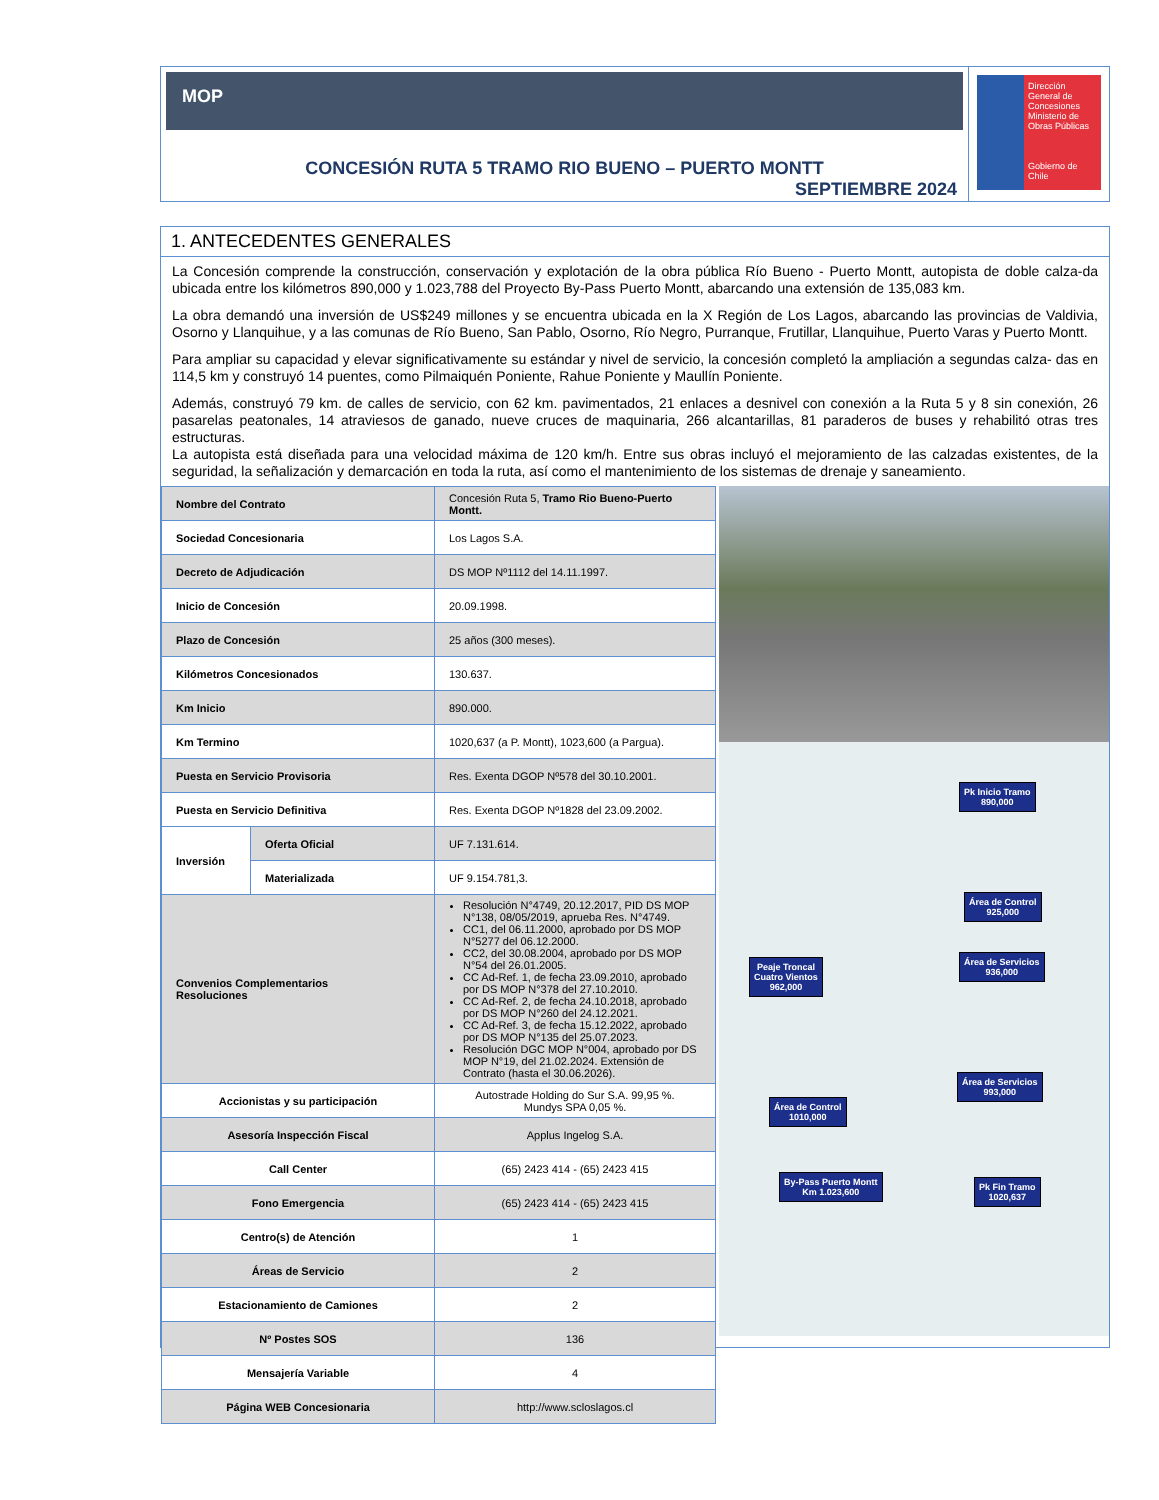MOP
CONCESIÓN RUTA 5 TRAMO RIO BUENO – PUERTO MONTT
SEPTIEMBRE 2024
Dirección General de Concesiones
Ministerio de Obras Públicas
Gobierno de Chile
1. ANTECEDENTES GENERALES
La Concesión comprende la construcción, conservación y explotación de la obra pública Río Bueno - Puerto Montt, autopista de doble calza-da ubicada entre los kilómetros 890,000 y 1.023,788 del Proyecto By-Pass Puerto Montt, abarcando una extensión de 135,083 km.
La obra demandó una inversión de US$249 millones y se encuentra ubicada en la X Región de Los Lagos, abarcando las provincias de Valdivia, Osorno y Llanquihue, y a las comunas de Río Bueno, San Pablo, Osorno, Río Negro, Purranque, Frutillar, Llanquihue, Puerto Varas y Puerto Montt.
Para ampliar su capacidad y elevar significativamente su estándar y nivel de servicio, la concesión completó la ampliación a segundas calza- das en 114,5 km y construyó 14 puentes, como Pilmaiquén Poniente, Rahue Poniente y Maullín Poniente.
Además, construyó 79 km. de calles de servicio, con 62 km. pavimentados, 21 enlaces a desnivel con conexión a la Ruta 5 y 8 sin conexión, 26 pasarelas peatonales, 14 atraviesos de ganado, nueve cruces de maquinaria, 266 alcantarillas, 81 paraderos de buses y rehabilitó otras tres estructuras.
La autopista está diseñada para una velocidad máxima de 120 km/h. Entre sus obras incluyó el mejoramiento de las calzadas existentes, de la seguridad, la señalización y demarcación en toda la ruta, así como el mantenimiento de los sistemas de drenaje y saneamiento.
| Nombre del Contrato | | Concesión Ruta 5, Tramo Rio Bueno-Puerto Montt. |
| Sociedad Concesionaria | | Los Lagos S.A. |
| Decreto de Adjudicación | | DS MOP Nº1112 del 14.11.1997. |
| Inicio de Concesión | | 20.09.1998. |
| Plazo de Concesión | | 25 años (300 meses). |
| Kilómetros Concesionados | | 130.637. |
| Km Inicio | | 890.000. |
| Km Termino | | 1020,637 (a P. Montt), 1023,600 (a Pargua). |
| Puesta en Servicio Provisoria | | Res. Exenta DGOP Nº578 del 30.10.2001. |
| Puesta en Servicio Definitiva | | Res. Exenta DGOP Nº1828 del 23.09.2002. |
| Inversión | Oferta Oficial | UF 7.131.614. |
| | Materializada | UF 9.154.781,3. |
| Convenios Complementarios Resoluciones | | Resolución N°4749, 20.12.2017, PID DS MOP N°138, 08/05/2019, aprueba Res. N°4749. CC1, del 06.11.2000, aprobado por DS MOP N°5277 del 06.12.2000. CC2, del 30.08.2004, aprobado por DS MOP N°54 del 26.01.2005. CC Ad-Ref. 1, de fecha 23.09.2010, aprobado por DS MOP N°378 del 27.10.2010. CC Ad-Ref. 2, de fecha 24.10.2018, aprobado por DS MOP N°260 del 24.12.2021. CC Ad-Ref. 3, de fecha 15.12.2022, aprobado por DS MOP N°135 del 25.07.2023. Resolución DGC MOP N°004, aprobado por DS MOP N°19, del 21.02.2024. Extensión de Contrato (hasta el 30.06.2026). |
| Accionistas y su participación | | Autostrade Holding do Sur S.A. 99,95 %. Mundys SPA 0,05 %. |
| Asesoría Inspección Fiscal | | Applus Ingelog S.A. |
| Call Center | | (65) 2423 414 - (65) 2423 415 |
| Fono Emergencia | | (65) 2423 414 - (65) 2423 415 |
| Centro(s) de Atención | | 1 |
| Áreas de Servicio | | 2 |
| Estacionamiento de Camiones | | 2 |
| Nº Postes SOS | | 136 |
| Mensajería Variable | | 4 |
| Página WEB Concesionaria | | http://www.scloslagos.cl |
Pk Inicio Tramo
890,000
Área de Control
925,000
Peaje Troncal
Cuatro Vientos
962,000
Área de Servicios
936,000
Área de Servicios
993,000
Área de Control
1010,000
By-Pass Puerto Montt
Km 1.023,600
Pk Fin Tramo
1020,637